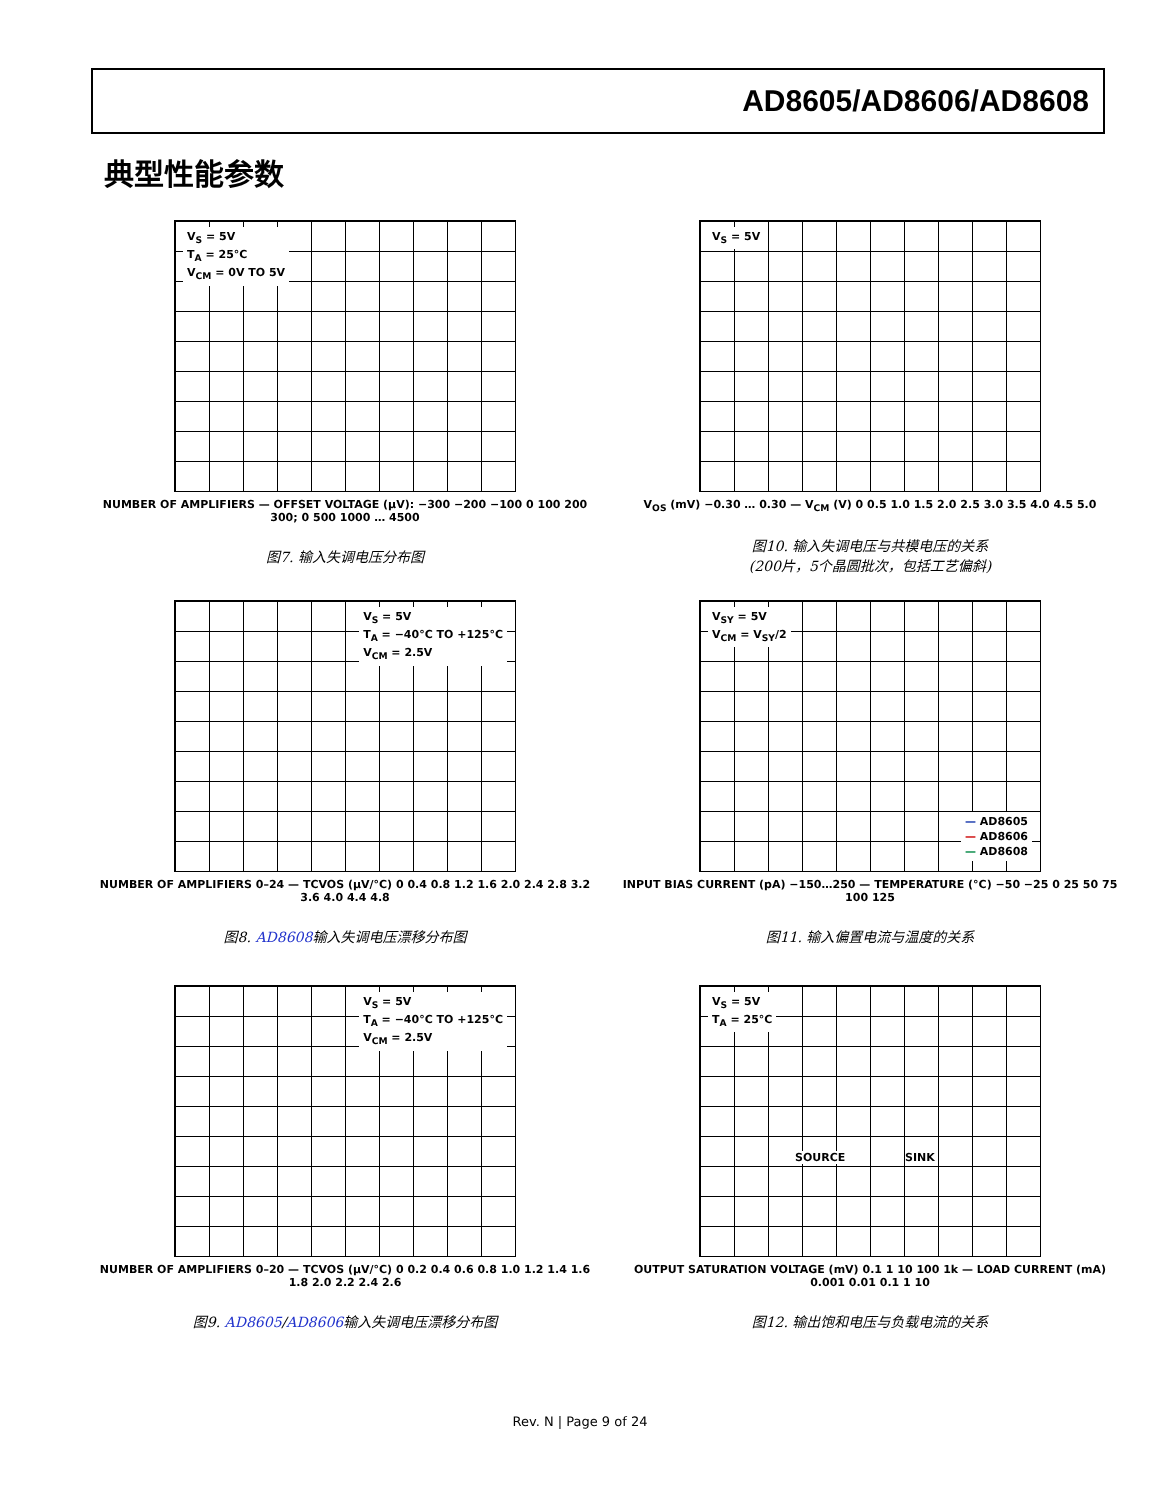AD8605/AD8606/AD8608
典型性能参数
V<sub>S</sub> = 5V
T<sub>A</sub> = 25°C
V<sub>CM</sub> = 0V TO 5V
NUMBER OF AMPLIFIERS — OFFSET VOLTAGE (µV): −300 −200 −100 0 100 200 300; 0 500 1000 … 4500
图7. 输入失调电压分布图
V<sub>S</sub> = 5V
V<sub>OS</sub> (mV) −0.30 … 0.30 — V<sub>CM</sub> (V) 0 0.5 1.0 1.5 2.0 2.5 3.0 3.5 4.0 4.5 5.0
图10. 输入失调电压与共模电压的关系
(200片，5个晶圆批次，包括工艺偏斜)
V<sub>S</sub> = 5V
T<sub>A</sub> = −40°C TO +125°C
V<sub>CM</sub> = 2.5V
NUMBER OF AMPLIFIERS 0–24 — TCVOS (µV/°C) 0 0.4 0.8 1.2 1.6 2.0 2.4 2.8 3.2 3.6 4.0 4.4 4.8
图8. AD8608输入失调电压漂移分布图
V<sub>SY</sub> = 5V
V<sub>CM</sub> = V<sub>SY</sub>/2
— AD8605
— AD8606
— AD8608
INPUT BIAS CURRENT (pA) −150…250 — TEMPERATURE (°C) −50 −25 0 25 50 75 100 125
图11. 输入偏置电流与温度的关系
V<sub>S</sub> = 5V
T<sub>A</sub> = −40°C TO +125°C
V<sub>CM</sub> = 2.5V
NUMBER OF AMPLIFIERS 0–20 — TCVOS (µV/°C) 0 0.2 0.4 0.6 0.8 1.0 1.2 1.4 1.6 1.8 2.0 2.2 2.4 2.6
图9. AD8605/AD8606输入失调电压漂移分布图
V<sub>S</sub> = 5V
T<sub>A</sub> = 25°C
SOURCE SINK
OUTPUT SATURATION VOLTAGE (mV) 0.1 1 10 100 1k — LOAD CURRENT (mA) 0.001 0.01 0.1 1 10
图12. 输出饱和电压与负载电流的关系
Rev. N | Page 9 of 24